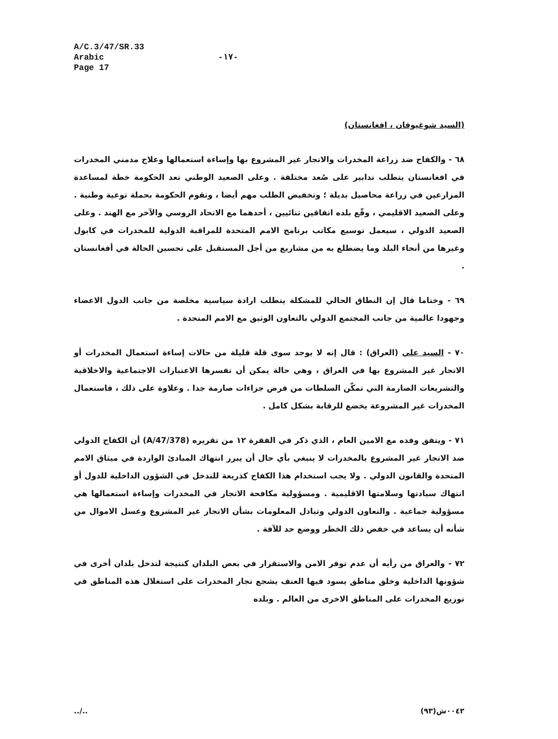A/C.3/47/SR.33
Arabic
Page 17
-١٧-
(السيد شوغيوفان ، افغانستان)
٦٨ - والكفاح ضد زراعة المخدرات والاتجار غير المشروع بها وإساءة استعمالها وعلاج مدمني المخدرات في افغانستان يتطلب تدابير على صُعد مختلفة . وعلى الصعيد الوطني تعد الحكومة خطة لمساعدة المزارعين في زراعة محاصيل بديلة ؛ وتخفيض الطلب مهم أيضا ، وتقوم الحكومة بحملة توعية وطنية . وعلى الصعيد الاقليمي ، وقّع بلده اتفاقين ثنائيين ، أحدهما مع الاتحاد الروسي والآخر مع الهند . وعلى الصعيد الدولي ، سيعمل توسيع مكاتب برنامج الامم المتحدة للمراقبة الدولية للمخدرات في كابول وغيرها من أنحاء البلد وما يضطلع به من مشاريع من أجل المستقبل على تحسين الحالة في أفغانستان .
٦٩ - وختاما قال إن النطاق الحالي للمشكلة يتطلب ارادة سياسية مخلصة من جانب الدول الاعضاء وجهودا عالمية من جانب المجتمع الدولي بالتعاون الوثيق مع الامم المتحدة .
٧٠ - السيد علي (العراق) : قال إنه لا يوجد سوى قلة قليلة من حالات إساءة استعمال المخدرات أو الاتجار غير المشروع بها في العراق ، وهي حالة يمكن أن تفسرها الاعتبارات الاجتماعية والاخلاقية والتشريعات الصارمة التي تمكّن السلطات من فرض جزاءات صارمة جدا . وعلاوة على ذلك ، فاستعمال المخدرات غير المشروعة يخضع للرقابة بشكل كامل .
٧١ - ويتفق وفده مع الامين العام ، الذي ذكر في الفقرة ١٢ من تقريره (A/47/378) أن الكفاح الدولي ضد الاتجار غير المشروع بالمخدرات لا ينبغي بأي حال أن يبرر انتهاك المبادئ الواردة في ميثاق الامم المتحدة والقانون الدولي . ولا يجب استخدام هذا الكفاح كذريعة للتدخل في الشؤون الداخلية للدول أو انتهاك سيادتها وسلامتها الاقليمية . ومسؤولية مكافحة الاتجار في المخدرات وإساءة استعمالها هي مسؤولية جماعية . والتعاون الدولي وتبادل المعلومات بشأن الاتجار غير المشروع وغسل الاموال من شأنه أن يساعد في خفض ذلك الخطر ووضع حد للآفة .
٧٢ - والعراق من رأيه أن عدم توفر الامن والاستقرار في بعض البلدان كنتيجة لتدخل بلدان أخرى في شؤونها الداخلية وخلق مناطق يسود فيها العنف يشجع تجار المخدرات على استغلال هذه المناطق في توزيع المخدرات على المناطق الاخرى من العالم . وبلده
../.. ٠٠٤٢ش(٩٣)